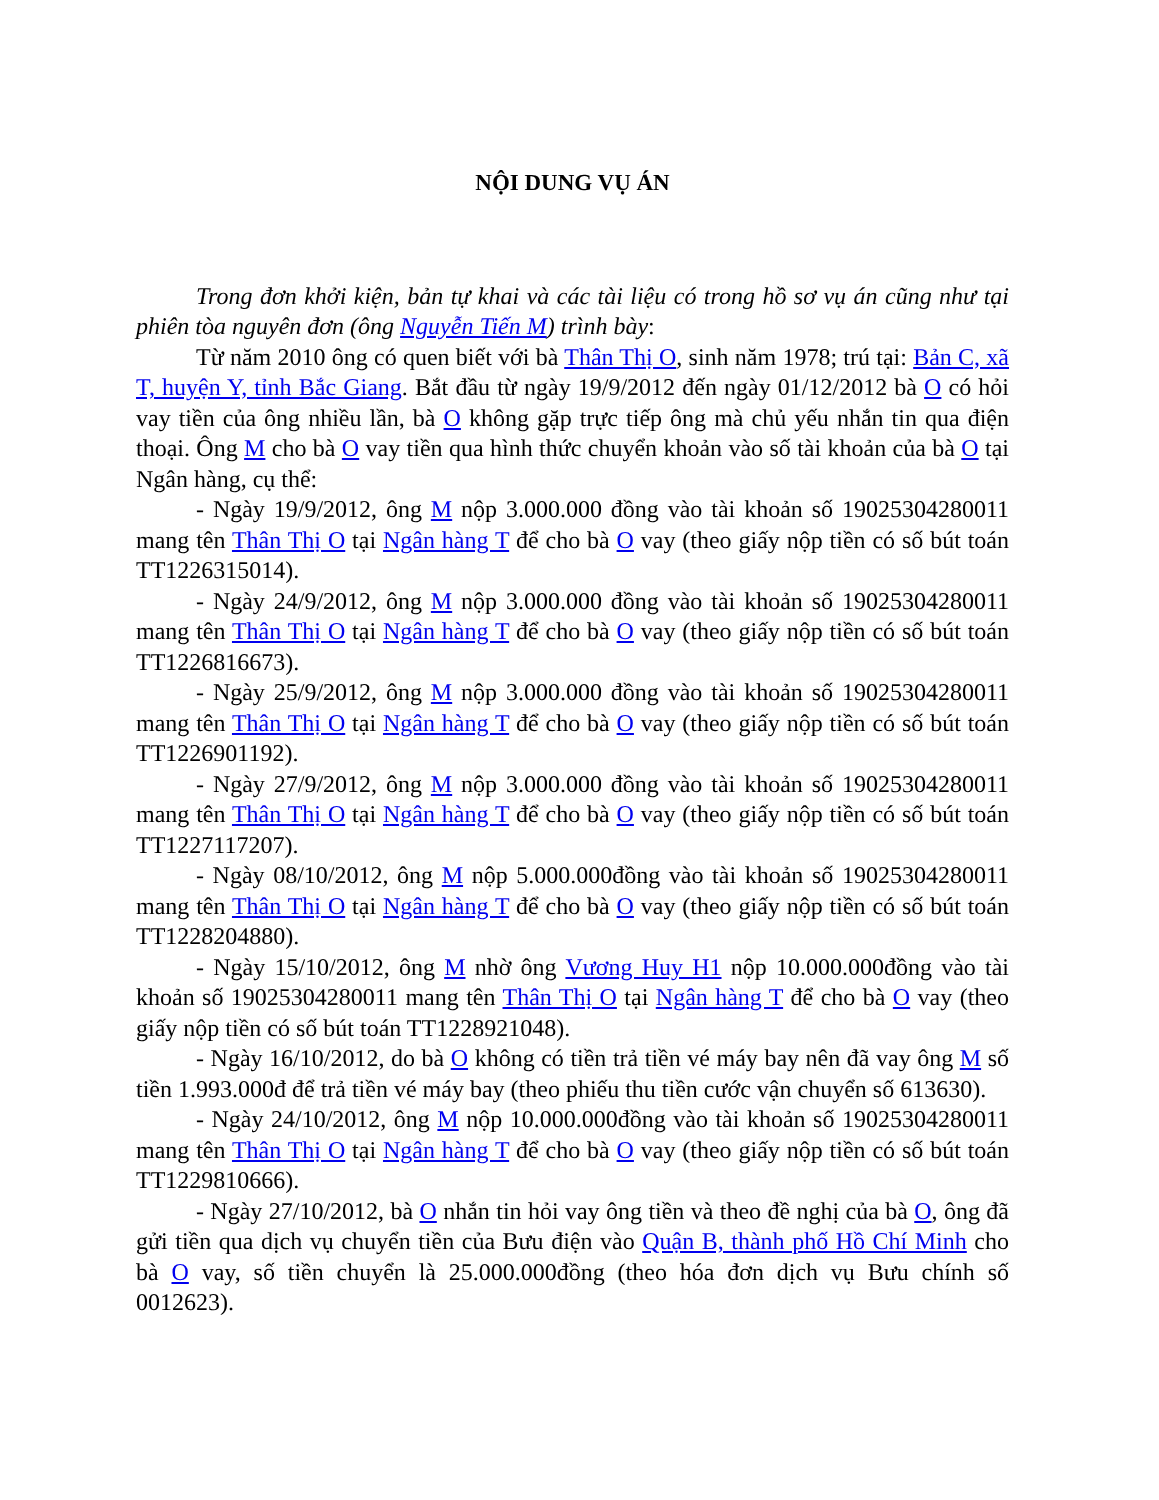NỘI DUNG VỤ ÁN
Trong đơn khởi kiện, bản tự khai và các tài liệu có trong hồ sơ vụ án cũng như tại phiên tòa nguyên đơn (ông Nguyễn Tiến M) trình bày:
Từ năm 2010 ông có quen biết với bà Thân Thị O, sinh năm 1978; trú tại: Bản C, xã T, huyện Y, tỉnh Bắc Giang. Bắt đầu từ ngày 19/9/2012 đến ngày 01/12/2012 bà O có hỏi vay tiền của ông nhiều lần, bà O không gặp trực tiếp ông mà chủ yếu nhắn tin qua điện thoại. Ông M cho bà O vay tiền qua hình thức chuyển khoản vào số tài khoản của bà O tại Ngân hàng, cụ thể:
- Ngày 19/9/2012, ông M nộp 3.000.000 đồng vào tài khoản số 19025304280011 mang tên Thân Thị O tại Ngân hàng T để cho bà O vay (theo giấy nộp tiền có số bút toán TT1226315014).
- Ngày 24/9/2012, ông M nộp 3.000.000 đồng vào tài khoản số 19025304280011 mang tên Thân Thị O tại Ngân hàng T để cho bà O vay (theo giấy nộp tiền có số bút toán TT1226816673).
- Ngày 25/9/2012, ông M nộp 3.000.000 đồng vào tài khoản số 19025304280011 mang tên Thân Thị O tại Ngân hàng T để cho bà O vay (theo giấy nộp tiền có số bút toán TT1226901192).
- Ngày 27/9/2012, ông M nộp 3.000.000 đồng vào tài khoản số 19025304280011 mang tên Thân Thị O tại Ngân hàng T để cho bà O vay (theo giấy nộp tiền có số bút toán TT1227117207).
- Ngày 08/10/2012, ông M nộp 5.000.000đồng vào tài khoản số 19025304280011 mang tên Thân Thị O tại Ngân hàng T để cho bà O vay (theo giấy nộp tiền có số bút toán TT1228204880).
- Ngày 15/10/2012, ông M nhờ ông Vương Huy H1 nộp 10.000.000đồng vào tài khoản số 19025304280011 mang tên Thân Thị O tại Ngân hàng T để cho bà O vay (theo giấy nộp tiền có số bút toán TT1228921048).
- Ngày 16/10/2012, do bà O không có tiền trả tiền vé máy bay nên đã vay ông M số tiền 1.993.000đ để trả tiền vé máy bay (theo phiếu thu tiền cước vận chuyển số 613630).
- Ngày 24/10/2012, ông M nộp 10.000.000đồng vào tài khoản số 19025304280011 mang tên Thân Thị O tại Ngân hàng T để cho bà O vay (theo giấy nộp tiền có số bút toán TT1229810666).
- Ngày 27/10/2012, bà O nhắn tin hỏi vay ông tiền và theo đề nghị của bà O, ông đã gửi tiền qua dịch vụ chuyển tiền của Bưu điện vào Quận B, thành phố Hồ Chí Minh cho bà O vay, số tiền chuyển là 25.000.000đồng (theo hóa đơn dịch vụ Bưu chính số 0012623).